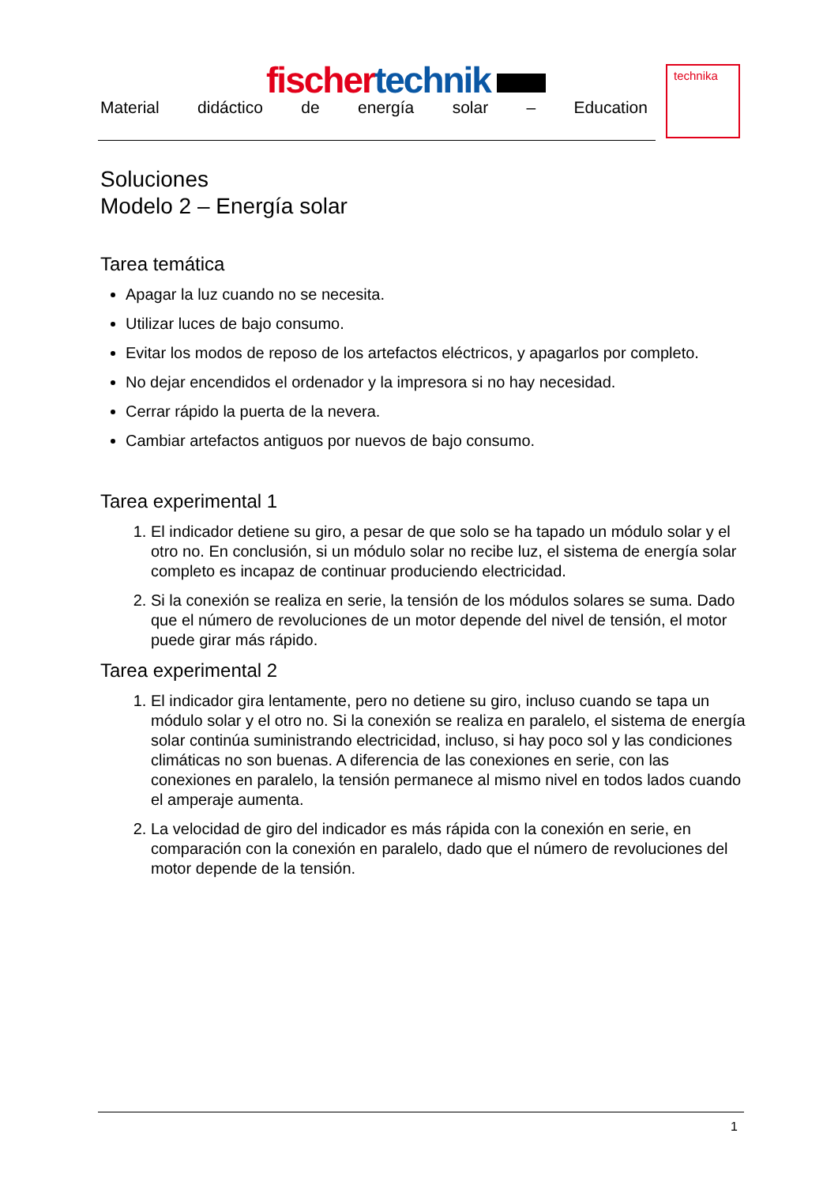fischer technik
Material didáctico de energía solar – Education
technika
Soluciones
Modelo 2 – Energía solar
Tarea temática
Apagar la luz cuando no se necesita.
Utilizar luces de bajo consumo.
Evitar los modos de reposo de los artefactos eléctricos, y apagarlos por completo.
No dejar encendidos el ordenador y la impresora si no hay necesidad.
Cerrar rápido la puerta de la nevera.
Cambiar artefactos antiguos por nuevos de bajo consumo.
Tarea experimental 1
1. El indicador detiene su giro, a pesar de que solo se ha tapado un módulo solar y el otro no. En conclusión, si un módulo solar no recibe luz, el sistema de energía solar completo es incapaz de continuar produciendo electricidad.
2. Si la conexión se realiza en serie, la tensión de los módulos solares se suma. Dado que el número de revoluciones de un motor depende del nivel de tensión, el motor puede girar más rápido.
Tarea experimental 2
1. El indicador gira lentamente, pero no detiene su giro, incluso cuando se tapa un módulo solar y el otro no. Si la conexión se realiza en paralelo, el sistema de energía solar continúa suministrando electricidad, incluso, si hay poco sol y las condiciones climáticas no son buenas. A diferencia de las conexiones en serie, con las conexiones en paralelo, la tensión permanece al mismo nivel en todos lados cuando el amperaje aumenta.
2. La velocidad de giro del indicador es más rápida con la conexión en serie, en comparación con la conexión en paralelo, dado que el número de revoluciones del motor depende de la tensión.
1